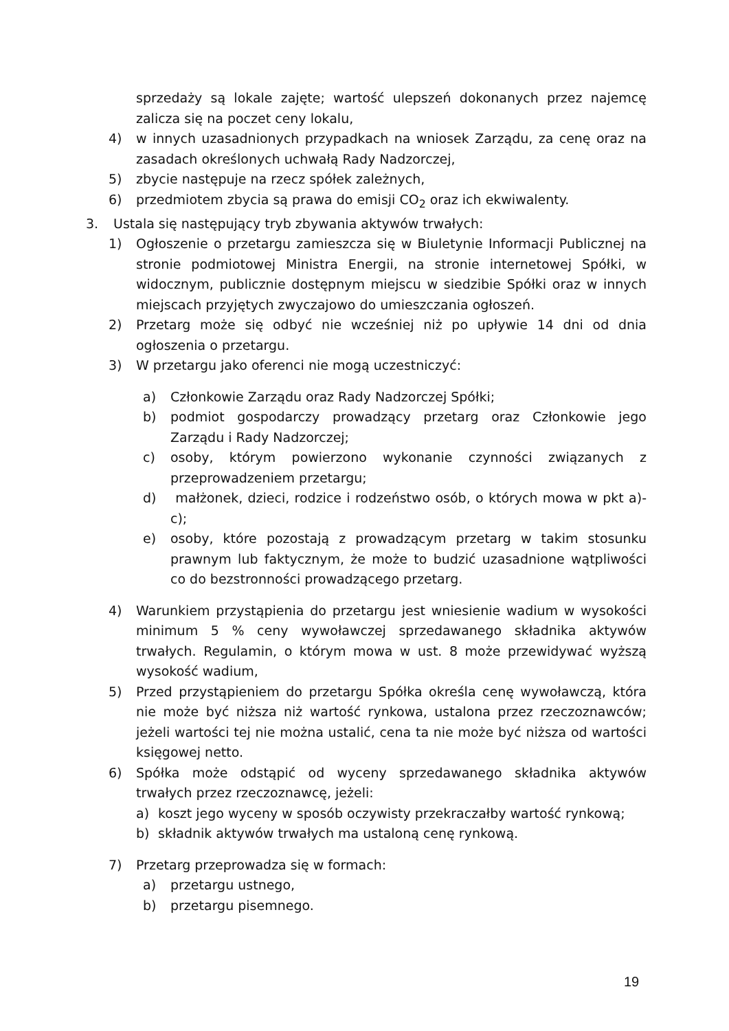sprzedaży są lokale zajęte; wartość ulepszeń dokonanych przez najemcę zalicza się na poczet ceny lokalu,
4) w innych uzasadnionych przypadkach na wniosek Zarządu, za cenę oraz na zasadach określonych uchwałą Rady Nadzorczej,
5) zbycie następuje na rzecz spółek zależnych,
6) przedmiotem zbycia są prawa do emisji CO<sub>2</sub> oraz ich ekwiwalenty.
3. Ustala się następujący tryb zbywania aktywów trwałych:
1) Ogłoszenie o przetargu zamieszcza się w Biuletynie Informacji Publicznej na stronie podmiotowej Ministra Energii, na stronie internetowej Spółki, w widocznym, publicznie dostępnym miejscu w siedzibie Spółki oraz w innych miejscach przyjętych zwyczajowo do umieszczania ogłoszeń.
2) Przetarg może się odbyć nie wcześniej niż po upływie 14 dni od dnia ogłoszenia o przetargu.
3) W przetargu jako oferenci nie mogą uczestniczyć:
a) Członkowie Zarządu oraz Rady Nadzorczej Spółki;
b) podmiot gospodarczy prowadzący przetarg oraz Członkowie jego Zarządu i Rady Nadzorczej;
c) osoby, którym powierzono wykonanie czynności związanych z przeprowadzeniem przetargu;
d) małżonek, dzieci, rodzice i rodzeństwo osób, o których mowa w pkt a)-c);
e) osoby, które pozostają z prowadzącym przetarg w takim stosunku prawnym lub faktycznym, że może to budzić uzasadnione wątpliwości co do bezstronności prowadzącego przetarg.
4) Warunkiem przystąpienia do przetargu jest wniesienie wadium w wysokości minimum 5 % ceny wywoławczej sprzedawanego składnika aktywów trwałych. Regulamin, o którym mowa w ust. 8 może przewidywać wyższą wysokość wadium,
5) Przed przystąpieniem do przetargu Spółka określa cenę wywoławczą, która nie może być niższa niż wartość rynkowa, ustalona przez rzeczoznawców; jeżeli wartości tej nie można ustalić, cena ta nie może być niższa od wartości księgowej netto.
6) Spółka może odstąpić od wyceny sprzedawanego składnika aktywów trwałych przez rzeczoznawcę, jeżeli:
a) koszt jego wyceny w sposób oczywisty przekraczałby wartość rynkową;
b) składnik aktywów trwałych ma ustaloną cenę rynkową.
7) Przetarg przeprowadza się w formach:
a) przetargu ustnego,
b) przetargu pisemnego.
19